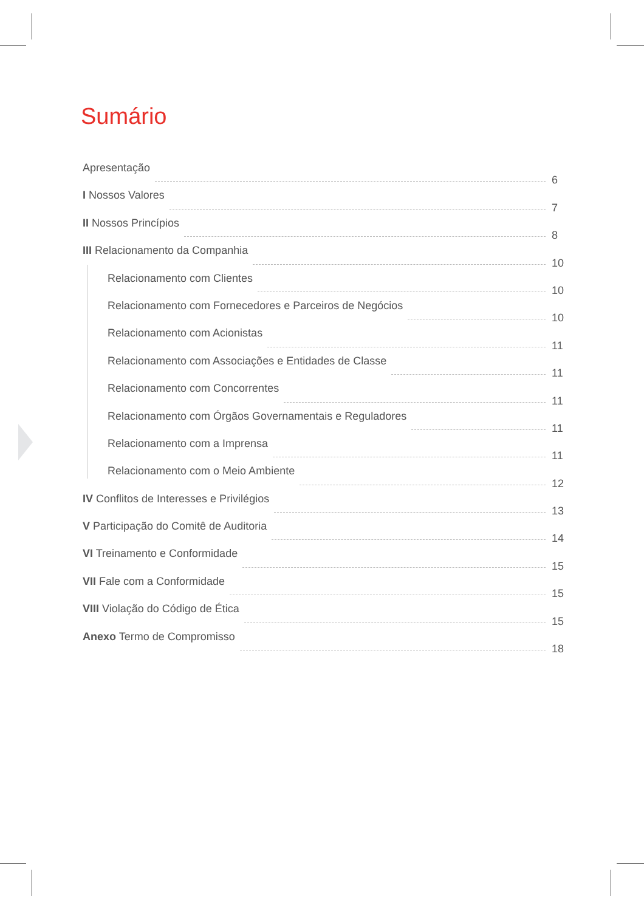Sumário
Apresentação 6
I Nossos Valores 7
II Nossos Princípios 8
III Relacionamento da Companhia 10
Relacionamento com Clientes 10
Relacionamento com Fornecedores e Parceiros de Negócios 10
Relacionamento com Acionistas 11
Relacionamento com Associações e Entidades de Classe 11
Relacionamento com Concorrentes 11
Relacionamento com Órgãos Governamentais e Reguladores 11
Relacionamento com a Imprensa 11
Relacionamento com o Meio Ambiente 12
IV Conflitos de Interesses e Privilégios 13
V Participação do Comitê de Auditoria 14
VI Treinamento e Conformidade 15
VII Fale com a Conformidade 15
VIII Violação do Código de Ética 15
Anexo Termo de Compromisso 18